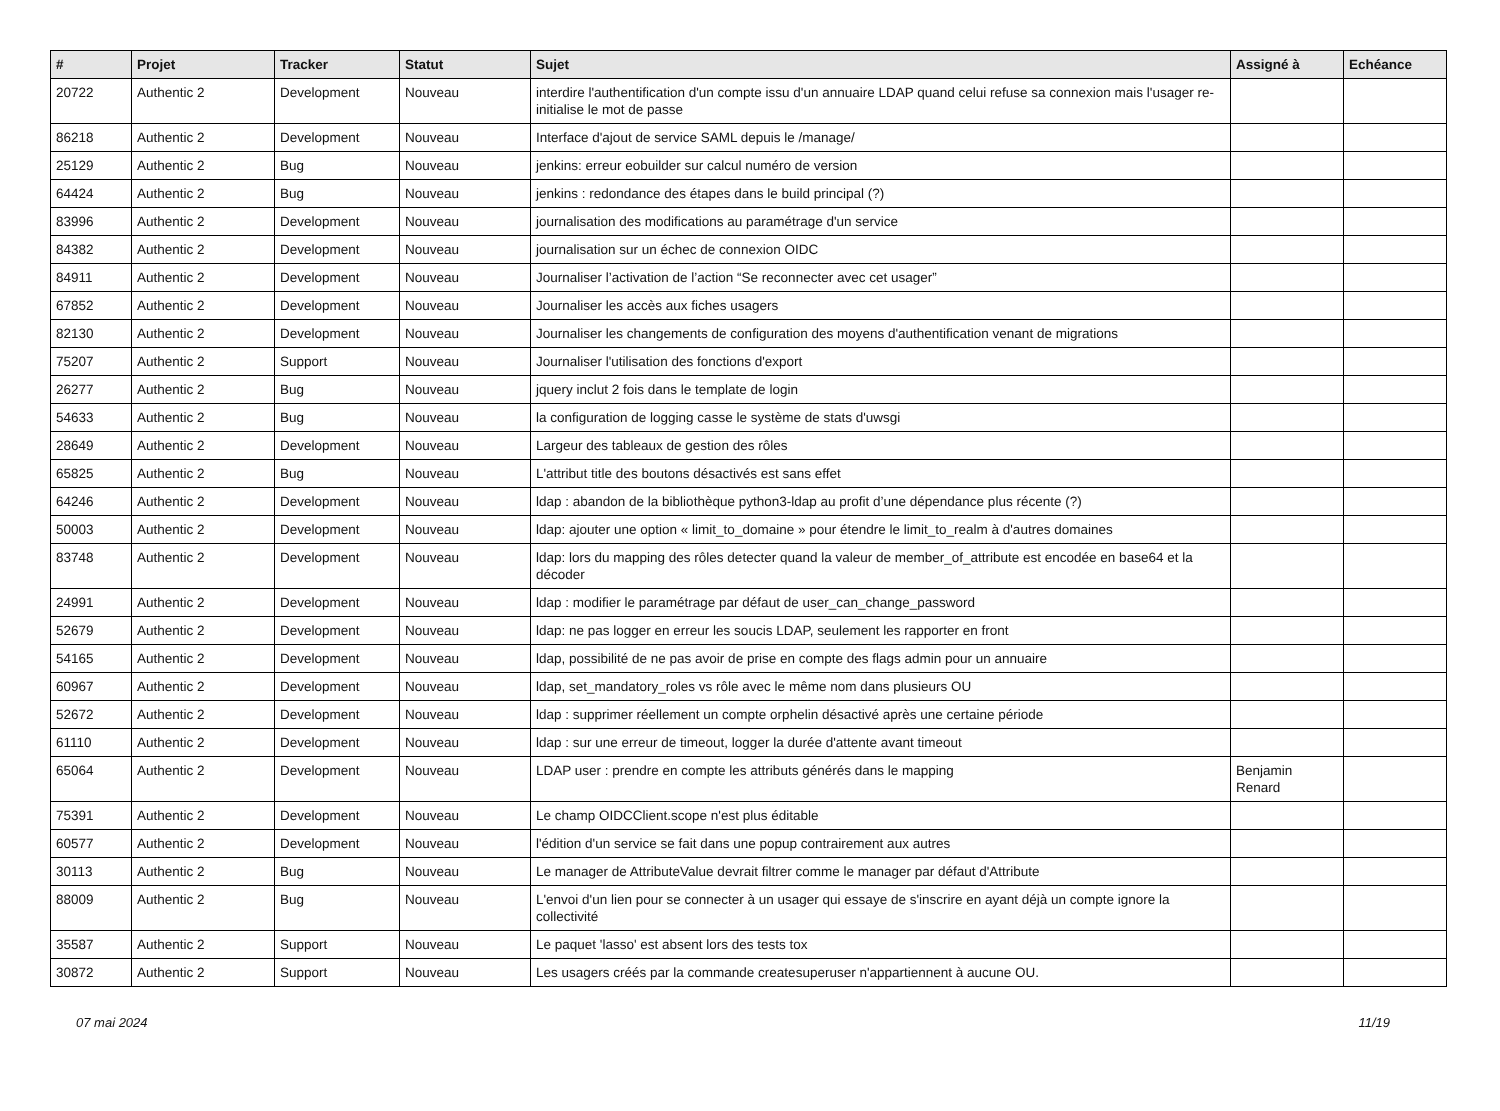| # | Projet | Tracker | Statut | Sujet | Assigné à | Echéance |
| --- | --- | --- | --- | --- | --- | --- |
| 20722 | Authentic 2 | Development | Nouveau | interdire l'authentification d'un compte issu d'un annuaire LDAP quand celui refuse sa connexion mais l'usager re-initialise le mot de passe | | |
| 86218 | Authentic 2 | Development | Nouveau | Interface d'ajout de service SAML depuis le /manage/ | | |
| 25129 | Authentic 2 | Bug | Nouveau | jenkins: erreur eobuilder sur calcul numéro de version | | |
| 64424 | Authentic 2 | Bug | Nouveau | jenkins : redondance des étapes dans le build principal (?) | | |
| 83996 | Authentic 2 | Development | Nouveau | journalisation des modifications au paramétrage d'un service | | |
| 84382 | Authentic 2 | Development | Nouveau | journalisation sur un échec de connexion OIDC | | |
| 84911 | Authentic 2 | Development | Nouveau | Journaliser l’activation de l’action “Se reconnecter avec cet usager” | | |
| 67852 | Authentic 2 | Development | Nouveau | Journaliser les accès aux fiches usagers | | |
| 82130 | Authentic 2 | Development | Nouveau | Journaliser les changements de configuration des moyens d'authentification venant de migrations | | |
| 75207 | Authentic 2 | Support | Nouveau | Journaliser l'utilisation des fonctions d'export | | |
| 26277 | Authentic 2 | Bug | Nouveau | jquery inclut 2 fois dans le template de login | | |
| 54633 | Authentic 2 | Bug | Nouveau | la configuration de logging casse le système de stats d'uwsgi | | |
| 28649 | Authentic 2 | Development | Nouveau | Largeur des tableaux de gestion des rôles | | |
| 65825 | Authentic 2 | Bug | Nouveau | L'attribut title des boutons désactivés est sans effet | | |
| 64246 | Authentic 2 | Development | Nouveau | ldap : abandon de la bibliothèque python3-ldap au profit d’une dépendance plus récente (?) | | |
| 50003 | Authentic 2 | Development | Nouveau | ldap: ajouter une option « limit_to_domaine » pour étendre le limit_to_realm à d'autres domaines | | |
| 83748 | Authentic 2 | Development | Nouveau | ldap: lors du mapping des rôles detecter quand la valeur de member_of_attribute est encodée en base64 et la décoder | | |
| 24991 | Authentic 2 | Development | Nouveau | ldap : modifier le paramétrage par défaut de user_can_change_password | | |
| 52679 | Authentic 2 | Development | Nouveau | ldap: ne pas logger en erreur les soucis LDAP, seulement les rapporter en front | | |
| 54165 | Authentic 2 | Development | Nouveau | ldap, possibilité de ne pas avoir de prise en compte des flags admin pour un annuaire | | |
| 60967 | Authentic 2 | Development | Nouveau | ldap, set_mandatory_roles vs rôle avec le même nom dans plusieurs OU | | |
| 52672 | Authentic 2 | Development | Nouveau | ldap : supprimer réellement un compte orphelin désactivé après une certaine période | | |
| 61110 | Authentic 2 | Development | Nouveau | ldap : sur une erreur de timeout, logger la durée d'attente avant timeout | | |
| 65064 | Authentic 2 | Development | Nouveau | LDAP user : prendre en compte les attributs générés dans le mapping | Benjamin Renard | |
| 75391 | Authentic 2 | Development | Nouveau | Le champ OIDCClient.scope n'est plus éditable | | |
| 60577 | Authentic 2 | Development | Nouveau | l'édition d'un service se fait dans une popup contrairement aux autres | | |
| 30113 | Authentic 2 | Bug | Nouveau | Le manager de AttributeValue devrait filtrer comme le manager par défaut d'Attribute | | |
| 88009 | Authentic 2 | Bug | Nouveau | L'envoi d'un lien pour se connecter à un usager qui essaye de s'inscrire en ayant déjà un compte ignore la collectivité | | |
| 35587 | Authentic 2 | Support | Nouveau | Le paquet 'lasso' est absent lors des tests tox | | |
| 30872 | Authentic 2 | Support | Nouveau | Les usagers créés par la commande createsuperuser n'appartiennent à aucune OU. | | |
07 mai 2024 11/19